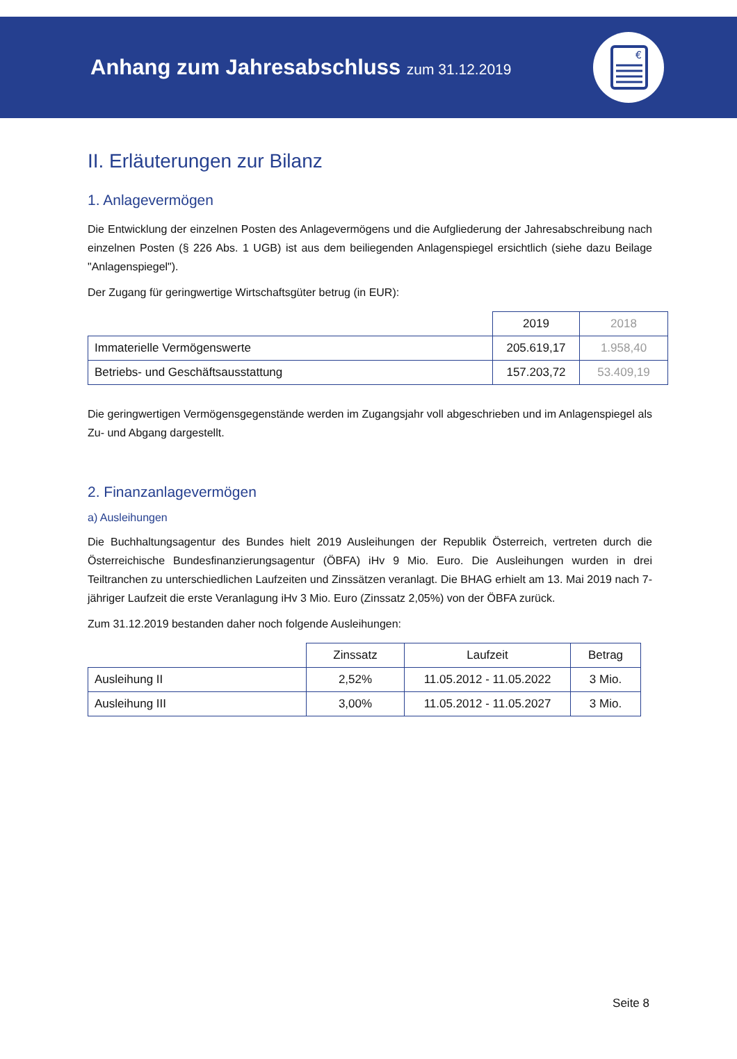Anhang zum Jahresabschluss zum 31.12.2019
€
II. Erläuterungen zur Bilanz
1. Anlagevermögen
Die Entwicklung der einzelnen Posten des Anlagevermögens und die Aufgliederung der Jahresabschreibung nach einzelnen Posten (§ 226 Abs. 1 UGB) ist aus dem beiliegenden Anlagenspiegel ersichtlich (siehe dazu Beilage "Anlagenspiegel").
Der Zugang für geringwertige Wirtschaftsgüter betrug (in EUR):
| | 2019 | 2018 |
| --- | --- | --- |
| Immaterielle Vermögenswerte | 205.619,17 | 1.958,40 |
| Betriebs- und Geschäftsausstattung | 157.203,72 | 53.409,19 |
Die geringwertigen Vermögensgegenstände werden im Zugangsjahr voll abgeschrieben und im Anlagenspiegel als Zu- und Abgang dargestellt.
2. Finanzanlagevermögen
a) Ausleihungen
Die Buchhaltungsagentur des Bundes hielt 2019 Ausleihungen der Republik Österreich, vertreten durch die Österreichische Bundesfinanzierungsagentur (ÖBFA) iHv 9 Mio. Euro. Die Ausleihungen wurden in drei Teiltranchen zu unterschiedlichen Laufzeiten und Zinssätzen veranlagt. Die BHAG erhielt am 13. Mai 2019 nach 7-jähriger Laufzeit die erste Veranlagung iHv 3 Mio. Euro (Zinssatz 2,05%) von der ÖBFA zurück.
Zum 31.12.2019 bestanden daher noch folgende Ausleihungen:
| | Zinssatz | Laufzeit | Betrag |
| --- | --- | --- | --- |
| Ausleihung II | 2,52% | 11.05.2012 - 11.05.2022 | 3 Mio. |
| Ausleihung III | 3,00% | 11.05.2012 - 11.05.2027 | 3 Mio. |
Seite 8